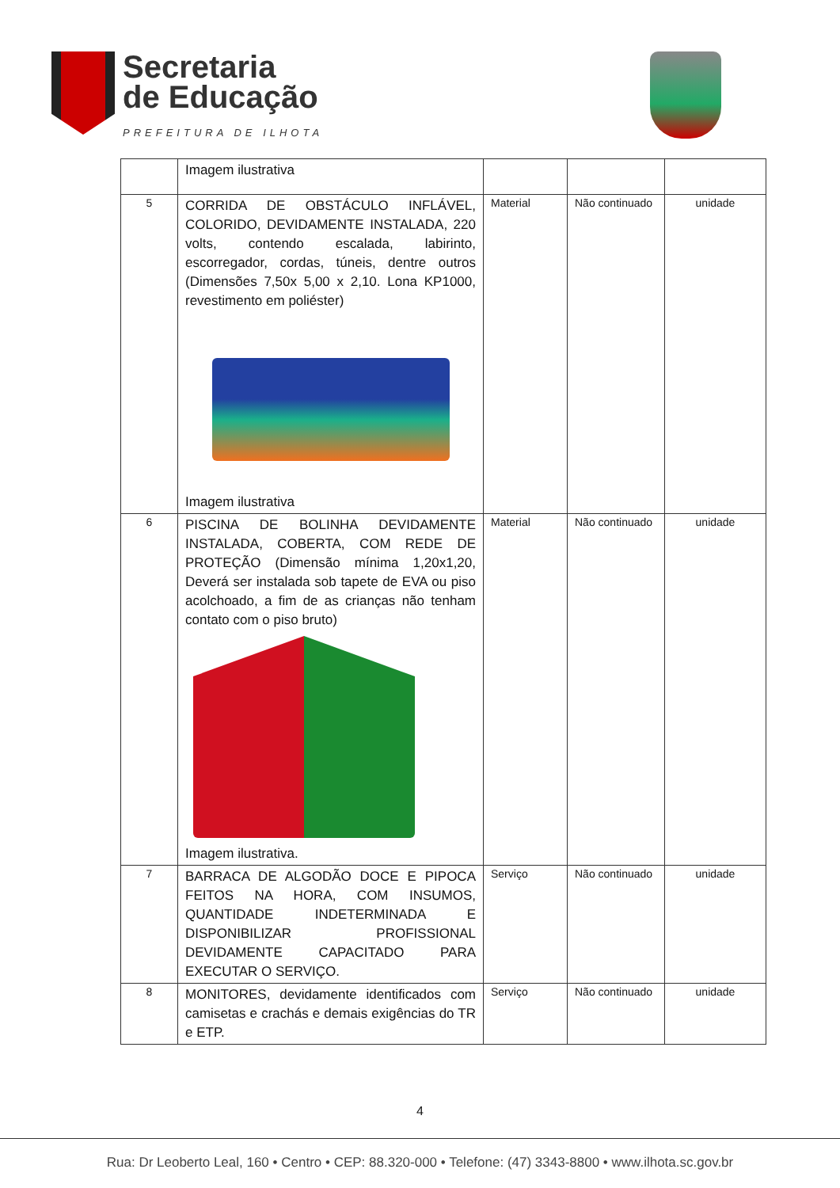Secretaria
de Educação
PREFEITURA DE ILHOTA
| | Imagem ilustrativa | | | |
| 5 | CORRIDA DE OBSTÁCULO INFLÁVEL, COLORIDO, DEVIDAMENTE INSTALADA, 220 volts, contendo escalada, labirinto, escorregador, cordas, túneis, dentre outros (Dimensões 7,50x 5,00 x 2,10. Lona KP1000, revestimento em poliéster) Imagem ilustrativa | Material | Não continuado | unidade |
| 6 | PISCINA DE BOLINHA DEVIDAMENTE INSTALADA, COBERTA, COM REDE DE PROTEÇÃO (Dimensão mínima 1,20x1,20, Deverá ser instalada sob tapete de EVA ou piso acolchoado, a fim de as crianças não tenham contato com o piso bruto) Imagem ilustrativa. | Material | Não continuado | unidade |
| 7 | BARRACA DE ALGODÃO DOCE E PIPOCA FEITOS NA HORA, COM INSUMOS, QUANTIDADE INDETERMINADA E DISPONIBILIZAR PROFISSIONAL DEVIDAMENTE CAPACITADO PARA EXECUTAR O SERVIÇO. | Serviço | Não continuado | unidade |
| 8 | MONITORES, devidamente identificados com camisetas e crachás e demais exigências do TR e ETP. | Serviço | Não continuado | unidade |
4
Rua: Dr Leoberto Leal, 160 • Centro • CEP: 88.320-000 • Telefone: (47) 3343-8800 • www.ilhota.sc.gov.br